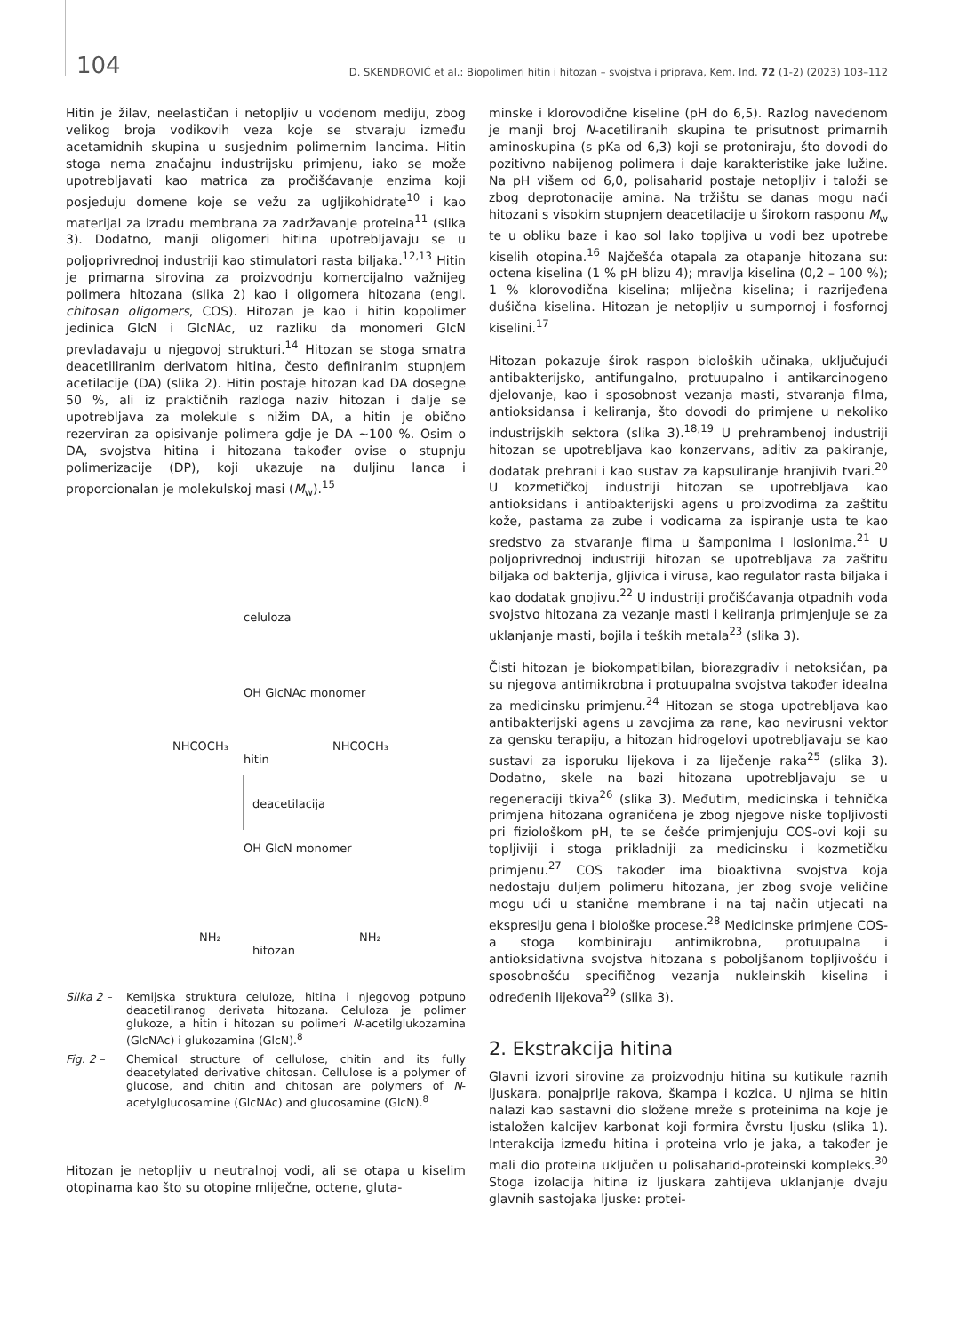104 D. SKENDROVIĆ et al.: Biopolimeri hitin i hitozan – svojstva i priprava, Kem. Ind. 72 (1-2) (2023) 103–112
Hitin je žilav, neelastičan i netopljiv u vodenom mediju, zbog velikog broja vodikovih veza koje se stvaraju između acetamidnih skupina u susjednim polimernim lancima. Hitin stoga nema značajnu industrijsku primjenu, iako se može upotrebljavati kao matrica za pročišćavanje enzima koji posjeduju domene koje se vežu za ugljikohidrate<sup>10</sup> i kao materijal za izradu membrana za zadržavanje proteina<sup>11</sup> (slika 3). Dodatno, manji oligomeri hitina upotrebljavaju se u poljoprivrednoj industriji kao stimulatori rasta biljaka.<sup>12,13</sup> Hitin je primarna sirovina za proizvodnju komercijalno važnijeg polimera hitozana (slika 2) kao i oligomera hitozana (engl. chitosan oligomers, COS). Hitozan je kao i hitin kopolimer jedinica GlcN i GlcNAc, uz razliku da monomeri GlcN prevladavaju u njegovoj strukturi.<sup>14</sup> Hitozan se stoga smatra deacetiliranim derivatom hitina, često definiranim stupnjem acetilacije (DA) (slika 2). Hitin postaje hitozan kad DA dosegne 50 %, ali iz praktičnih razloga naziv hitozan i dalje se upotrebljava za molekule s nižim DA, a hitin je obično rezerviran za opisivanje polimera gdje je DA ∼100 %. Osim o DA, svojstva hitina i hitozana također ovise o stupnju polimerizacije (DP), koji ukazuje na duljinu lanca i proporcionalan je molekulskoj masi (M<sub>w</sub>).<sup>15</sup>
celuloza
OH GlcNAc monomer
hitin
deacetilacija
OH GlcN monomer
hitozan
NHCOCH₃
NHCOCH₃
NH₂
NH₂
Slika 2 – Kemijska struktura celuloze, hitina i njegovog potpuno deacetiliranog derivata hitozana. Celuloza je polimer glukoze, a hitin i hitozan su polimeri N-acetilglukozamina (GlcNAc) i glukozamina (GlcN).<sup>8</sup>
Fig. 2 – Chemical structure of cellulose, chitin and its fully deacetylated derivative chitosan. Cellulose is a polymer of glucose, and chitin and chitosan are polymers of N-acetylglucosamine (GlcNAc) and glucosamine (GlcN).<sup>8</sup>
Hitozan je netopljiv u neutralnoj vodi, ali se otapa u kiselim otopinama kao što su otopine mliječne, octene, gluta-
minske i klorovodične kiseline (pH do 6,5). Razlog navedenom je manji broj N-acetiliranih skupina te prisutnost primarnih aminoskupina (s pKa od 6,3) koji se protoniraju, što dovodi do pozitivno nabijenog polimera i daje karakteristike jake lužine. Na pH višem od 6,0, polisaharid postaje netopljiv i taloži se zbog deprotonacije amina. Na tržištu se danas mogu naći hitozani s visokim stupnjem deacetilacije u širokom rasponu M<sub>w</sub> te u obliku baze i kao sol lako topljiva u vodi bez upotrebe kiselih otopina.<sup>16</sup> Najčešća otapala za otapanje hitozana su: octena kiselina (1 % pH blizu 4); mravlja kiselina (0,2 – 100 %); 1 % klorovodična kiselina; mliječna kiselina; i razrijeđena dušična kiselina. Hitozan je netopljiv u sumpornoj i fosfornoj kiselini.<sup>17</sup>
Hitozan pokazuje širok raspon bioloških učinaka, uključujući antibakterijsko, antifungalno, protuupalno i antikarcinogeno djelovanje, kao i sposobnost vezanja masti, stvaranja filma, antioksidansa i keliranja, što dovodi do primjene u nekoliko industrijskih sektora (slika 3).<sup>18,19</sup> U prehrambenoj industriji hitozan se upotrebljava kao konzervans, aditiv za pakiranje, dodatak prehrani i kao sustav za kapsuliranje hranjivih tvari.<sup>20</sup> U kozmetičkoj industriji hitozan se upotrebljava kao antioksidans i antibakterijski agens u proizvodima za zaštitu kože, pastama za zube i vodicama za ispiranje usta te kao sredstvo za stvaranje filma u šamponima i losionima.<sup>21</sup> U poljoprivrednoj industriji hitozan se upotrebljava za zaštitu biljaka od bakterija, gljivica i virusa, kao regulator rasta biljaka i kao dodatak gnojivu.<sup>22</sup> U industriji pročišćavanja otpadnih voda svojstvo hitozana za vezanje masti i keliranja primjenjuje se za uklanjanje masti, bojila i teških metala<sup>23</sup> (slika 3).
Čisti hitozan je biokompatibilan, biorazgradiv i netoksičan, pa su njegova antimikrobna i protuupalna svojstva također idealna za medicinsku primjenu.<sup>24</sup> Hitozan se stoga upotrebljava kao antibakterijski agens u zavojima za rane, kao nevirusni vektor za gensku terapiju, a hitozan hidrogelovi upotrebljavaju se kao sustavi za isporuku lijekova i za liječenje raka<sup>25</sup> (slika 3). Dodatno, skele na bazi hitozana upotrebljavaju se u regeneraciji tkiva<sup>26</sup> (slika 3). Međutim, medicinska i tehnička primjena hitozana ograničena je zbog njegove niske topljivosti pri fiziološkom pH, te se češće primjenjuju COS-ovi koji su topljiviji i stoga prikladniji za medicinsku i kozmetičku primjenu.<sup>27</sup> COS također ima bioaktivna svojstva koja nedostaju duljem polimeru hitozana, jer zbog svoje veličine mogu ući u stanične membrane i na taj način utjecati na ekspresiju gena i biološke procese.<sup>28</sup> Medicinske primjene COS-a stoga kombiniraju antimikrobna, protuupalna i antioksidativna svojstva hitozana s poboljšanom topljivošću i sposobnošću specifičnog vezanja nukleinskih kiselina i određenih lijekova<sup>29</sup> (slika 3).
2. Ekstrakcija hitina
Glavni izvori sirovine za proizvodnju hitina su kutikule raznih ljuskara, ponajprije rakova, škampa i kozica. U njima se hitin nalazi kao sastavni dio složene mreže s proteinima na koje je istaložen kalcijev karbonat koji formira čvrstu ljusku (slika 1). Interakcija između hitina i proteina vrlo je jaka, a također je mali dio proteina uključen u polisaharid-proteinski kompleks.<sup>30</sup> Stoga izolacija hitina iz ljuskara zahtijeva uklanjanje dvaju glavnih sastojaka ljuske: protei-